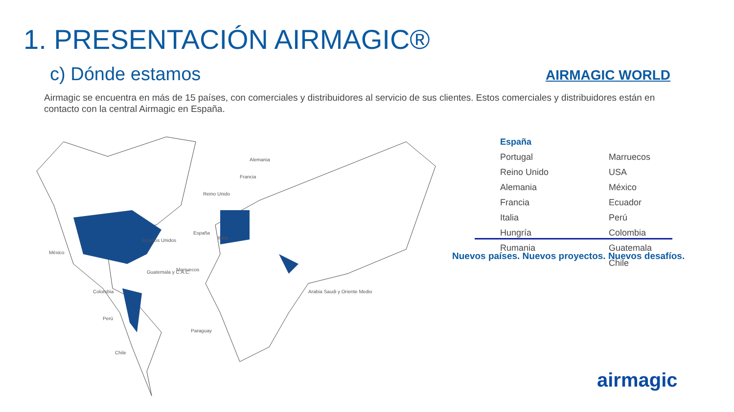1. PRESENTACIÓN AIRMAGIC®
c) Dónde estamos AIRMAGIC WORLD
Airmagic se encuentra en más de 15 países, con comerciales y distribuidores al servicio de sus clientes. Estos comerciales y distribuidores están en contacto con la central Airmagic en España.
México
Estados Unidos
Reino Unido
España
Italia
Francia
Alemania
Marruecos
Guatemala y C.A.C.
Colombia
Perú
Paraguay
Chile
Arabia Saudi y Oriente Medio
España Portugal Marruecos Reino Unido USA Alemania México Francia Ecuador Italia Perú Hungría Colombia Rumania Guatemala Chile
Nuevos países. Nuevos proyectos. Nuevos desafíos.
airmagic